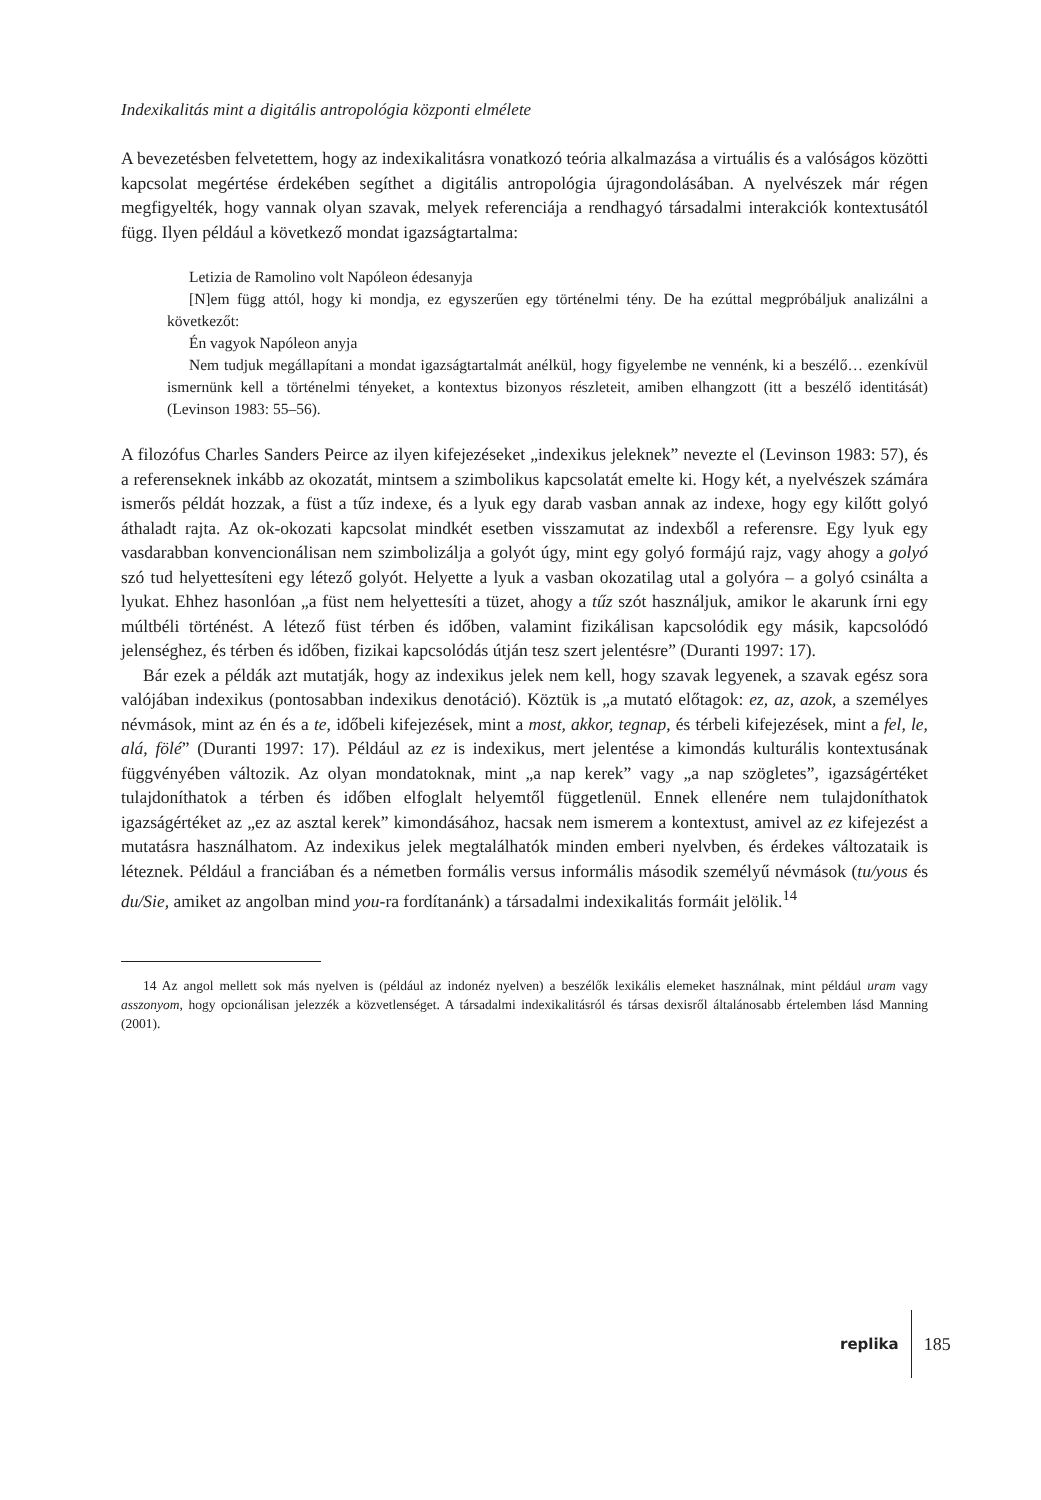Indexikalitás mint a digitális antropológia központi elmélete
A bevezetésben felvetettem, hogy az indexikalitásra vonatkozó teória alkalmazása a virtuális és a valóságos közötti kapcsolat megértése érdekében segíthet a digitális antropológia újragondolásában. A nyelvészek már régen megfigyelték, hogy vannak olyan szavak, melyek referenciája a rendhagyó társadalmi interakciók kontextusától függ. Ilyen például a következő mondat igazságtartalma:
Letizia de Ramolino volt Napóleon édesanyja
[N]em függ attól, hogy ki mondja, ez egyszerűen egy történelmi tény. De ha ezúttal megpróbáljuk analizálni a következőt:
Én vagyok Napóleon anyja
Nem tudjuk megállapítani a mondat igazságtartalmát anélkül, hogy figyelembe ne vennénk, ki a beszélő… ezenkívül ismernünk kell a történelmi tényeket, a kontextus bizonyos részleteit, amiben elhangzott (itt a beszélő identitását) (Levinson 1983: 55–56).
A filozófus Charles Sanders Peirce az ilyen kifejezéseket „indexikus jeleknek” nevezte el (Levinson 1983: 57), és a referenseknek inkább az okozatát, mintsem a szimbolikus kapcsolatát emelte ki. Hogy két, a nyelvészek számára ismerős példát hozzak, a füst a tűz indexe, és a lyuk egy darab vasban annak az indexe, hogy egy kilőtt golyó áthaladt rajta. Az ok-okozati kapcsolat mindkét esetben visszamutat az indexből a referensre. Egy lyuk egy vasdarabban konvencionálisan nem szimbolizálja a golyót úgy, mint egy golyó formájú rajz, vagy ahogy a golyó szó tud helyettesíteni egy létező golyót. Helyette a lyuk a vasban okozatilag utal a golyóra – a golyó csinálta a lyukat. Ehhez hasonlóan „a füst nem helyettesíti a tüzet, ahogy a tűz szót használjuk, amikor le akarunk írni egy múltbéli történést. A létező füst térben és időben, valamint fizikálisan kapcsolódik egy másik, kapcsolódó jelenséghez, és térben és időben, fizikai kapcsolódás útján tesz szert jelentésre” (Duranti 1997: 17).
Bár ezek a példák azt mutatják, hogy az indexikus jelek nem kell, hogy szavak legyenek, a szavak egész sora valójában indexikus (pontosabban indexikus denotáció). Köztük is „a mutató előtagok: ez, az, azok, a személyes névmások, mint az én és a te, időbeli kifejezések, mint a most, akkor, tegnap, és térbeli kifejezések, mint a fel, le, alá, fölé” (Duranti 1997: 17). Például az ez is indexikus, mert jelentése a kimondás kulturális kontextusának függvényében változik. Az olyan mondatoknak, mint „a nap kerek” vagy „a nap szögletes”, igazságértéket tulajdoníthatok a térben és időben elfoglalt helyemtől függetlenül. Ennek ellenére nem tulajdoníthatok igazságértéket az „ez az asztal kerek” kimondásához, hacsak nem ismerem a kontextust, amivel az ez kifejezést a mutatásra használhatom. Az indexikus jelek megtalálhatók minden emberi nyelvben, és érdekes változataik is léteznek. Például a franciában és a németben formális versus informális második személyű névmások (tu/yous és du/Sie, amiket az angolban mind you-ra fordítanánk) a társadalmi indexikalitás formáit jelölik.<sup>14</sup>
14 Az angol mellett sok más nyelven is (például az indonéz nyelven) a beszélők lexikális elemeket használnak, mint például uram vagy asszonyom, hogy opcionálisan jelezzék a közvetlenséget. A társadalmi indexikalitásról és társas dexisről általánosabb értelemben lásd Manning (2001).
replika 185